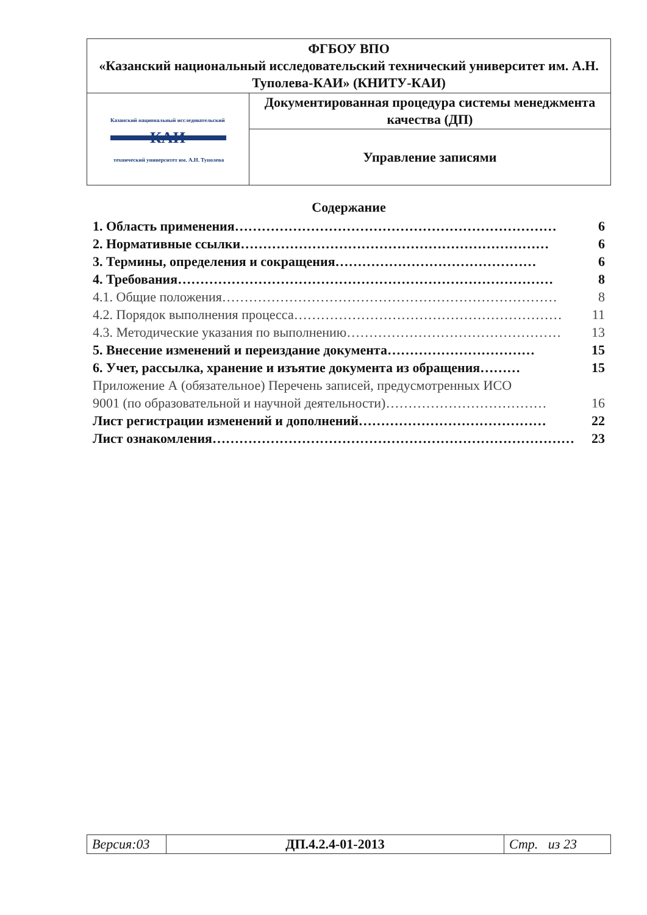| ФГБОУ ВПО «Казанский национальный исследовательский технический университет им. А.Н. Туполева-КАИ» (КНИТУ-КАИ) | |
| Казанский национальный исследовательский КАИ технический университет им. А.Н. Туполева | Документированная процедура системы менеджмента качества (ДП) |
| | Управление записями |
Содержание
1. Область применения……………………………………………………………… 6
2. Нормативные ссылки…………………………………………………………… 6
3. Термины, определения и сокращения……………………………………… 6
4. Требования………………………………………………………………………… 8
4.1. Общие положения………………………………………………………………… 8
4.2. Порядок выполнения процесса…………………………………………………… 11
4.3. Методические указания по выполнению………………………………………… 13
5. Внесение изменений и переиздание документа…………………………… 15
6. Учет, рассылка, хранение и изъятие документа из обращения……… 15
Приложение А (обязательное) Перечень записей, предусмотренных ИСО
9001 (по образовательной и научной деятельности)……………………………… 16
Лист регистрации изменений и дополнений…………………………………… 22
Лист ознакомления……………………………………………………………………… 23
| Версия:03 | ДП.4.2.4-01-2013 | Стр. из 23 |